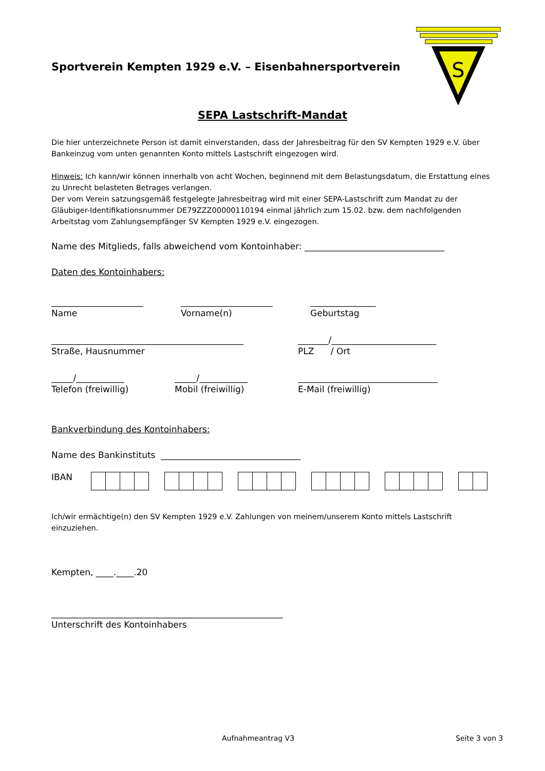S
Sportverein Kempten 1929 e.V. – Eisenbahnersportverein
SEPA Lastschrift-Mandat
Die hier unterzeichnete Person ist damit einverstanden, dass der Jahresbeitrag für den SV Kempten 1929 e.V. über Bankeinzug vom unten genannten Konto mittels Lastschrift eingezogen wird.
Hinweis: Ich kann/wir können innerhalb von acht Wochen, beginnend mit dem Belastungsdatum, die Erstattung eines zu Unrecht belasteten Betrages verlangen.
Der vom Verein satzungsgemäß festgelegte Jahresbeitrag wird mit einer SEPA-Lastschrift zum Mandat zu der Gläubiger-Identifikationsnummer DE79ZZZ00000110194 einmal jährlich zum 15.02. bzw. dem nachfolgenden Arbeitstag vom Zahlungsempfänger SV Kempten 1929 e.V. eingezogen.
Name des Mitglieds, falls abweichend vom Kontoinhaber: ________________________________
Daten des Kontoinhabers:
_____________________
Name
_____________________
Vorname(n)
_______________
Geburtstag
____________________________________________
Straße, Hausnummer
_______/________________________
PLZ / Ort
_____/___________
Telefon (freiwillig)
_____/___________
Mobil (freiwillig)
________________________________
E-Mail (freiwillig)
Bankverbindung des Kontoinhabers:
Name des Bankinstituts ________________________________
IBAN
Ich/wir ermächtige(n) den SV Kempten 1929 e.V. Zahlungen von meinem/unserem Konto mittels Lastschrift einzuziehen.
Kempten, ____.____.20
_____________________________________________________
Unterschrift des Kontoinhabers
Aufnahmeantrag V3 Seite 3 von 3